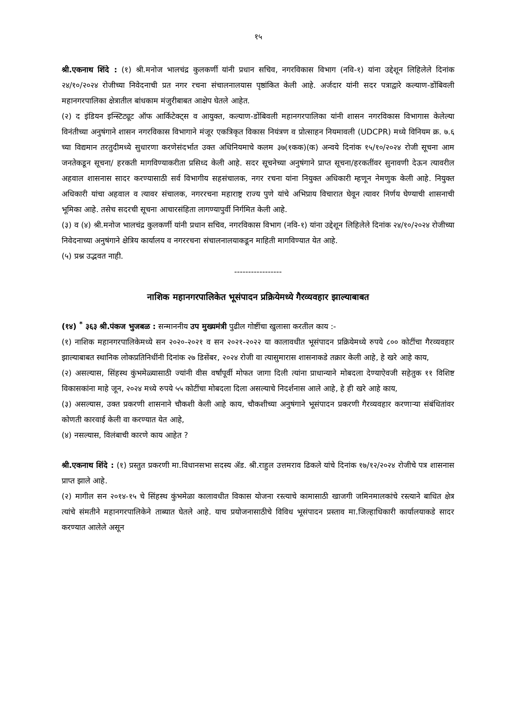१५
श्री.एकनाथ शिंदे : (१) श्री.मनोज भालचंद्र कुलकर्णी यांनी प्रधान सचिव, नगरविकास विभाग (नवि-१) यांना उद्देशून लिहिलेले दिनांक २४/१०/२०२४ रोजीच्या निवेदनाची प्रत नगर रचना संचालनालयास पृष्ठांकित केली आहे. अर्जदार यांनी सदर पत्राद्वारे कल्याण-डोंबिवली महानगरपालिका क्षेत्रातील बांधकाम मंजुरीबाबत आक्षेप घेतले आहेत.
(२) द इंडियन इन्स्टिट्यूट ऑफ आर्किटेक्ट्स व आयुक्त, कल्याण-डोंबिवली महानगरपालिका यांनी शासन नगरविकास विभागास केलेल्या विनंतीच्या अनुषंगाने शासन नगरविकास विभागाने मंजूर एकत्रिकृत विकास नियंत्रण व प्रोत्साहन नियमावली (UDCPR) मध्ये विनियम क्र. ७.६ च्या विद्यमान तरतुदीमध्ये सुधारणा करणेसंदर्भात उक्त अधिनियमाचे कलम ३७(१कक)(क) अन्वये दिनांक १५/१०/२०२४ रोजी सूचना आम जनतेकडून सूचना/ हरकती मागविण्याकरीता प्रसिध्द केली आहे. सदर सूचनेच्या अनुषंगाने प्राप्त सूचना/हरकतींवर सुनावणी देऊन त्यावरील अहवाल शासनास सादर करण्यासाठी सर्व विभागीय सहसंचालक, नगर रचना यांना नियुक्त अधिकारी म्हणून नेमणुक केली आहे. नियुक्त अधिकारी यांचा अहवाल व त्यावर संचालक, नगररचना महाराष्ट्र राज्य पुणे यांचे अभिप्राय विचारात घेवून त्यावर निर्णय घेण्याची शासनाची भूमिका आहे. तसेच सदरची सूचना आचारसंहिता लागण्यापुर्वी निर्गमित केली आहे.
(३) व (४) श्री.मनोज भालचंद्र कुलकर्णी यांनी प्रधान सचिव, नगरविकास विभाग (नवि-१) यांना उद्देशून लिहिलेले दिनांक २४/१०/२०२४ रोजीच्या निवेदनाच्या अनुषंगाने क्षेत्रिय कार्यालय व नगररचना संचालनालयाकडून माहिती मागविण्यात येत आहे.
(५) प्रश्न उद्भवत नाही.
-----------------
नाशिक महानगरपालिकेत भूसंपादन प्रक्रियेमध्ये गैरव्यवहार झाल्याबाबत
(१४) <sup>*</sup> ३६३ श्री.पंकज भुजबळ : सन्माननीय उप मुख्यमंत्री पुढील गोष्टींचा खुलासा करतील काय :-
(१) नाशिक महानगरपालिकेमध्ये सन २०२०-२०२१ व सन २०२१-२०२२ या कालावधीत भूसंपादन प्रक्रियेमध्ये रुपये ८०० कोटींचा गैरव्यवहार झाल्याबाबत स्थानिक लोकप्रतिनिधींनी दिनांक २७ डिसेंबर, २०२४ रोजी वा त्यासुमारास शासनाकडे तक्रार केली आहे, हे खरे आहे काय,
(२) असल्यास, सिंहस्थ कुंभमेळ्यासाठी ज्यांनी वीस वर्षांपूर्वी मोफत जागा दिली त्यांना प्राधान्याने मोबदला देण्याऐवजी सहेतुक ११ विशिष्ट विकासकांना माहे जून, २०२४ मध्ये रुपये ५५ कोटींचा मोबदला दिला असल्याचे निदर्शनास आले आहे, हे ही खरे आहे काय,
(३) असल्यास, उक्त प्रकरणी शासनाने चौकशी केली आहे काय, चौकशीच्या अनुषंगाने भूसंपादन प्रकरणी गैरव्यवहार करणाऱ्या संबंधितांवर कोणती कारवाई केली वा करण्यात येत आहे,
(४) नसल्यास, विलंबाची कारणे काय आहेत ?
श्री.एकनाथ शिंदे : (१) प्रस्तुत प्रकरणी मा.विधानसभा सदस्य ॲड. श्री.राहुल उत्तमराव ढिकले यांचे दिनांक १७/१२/२०२४ रोजीचे पत्र शासनास प्राप्त झाले आहे.
(२) मागील सन २०१४-१५ चे सिंहस्थ कुंभमेळा कालावधीत विकास योजना रस्त्याचे कामासाठी खाजगी जमिनमालकांचे रस्त्याने बाधित क्षेत्र त्यांचे संमतीने महानगरपालिकेने ताब्यात घेतले आहे. याच प्रयोजनासाठीचे विविध भूसंपादन प्रस्ताव मा.जिल्हाधिकारी कार्यालयाकडे सादर करण्यात आलेले असून